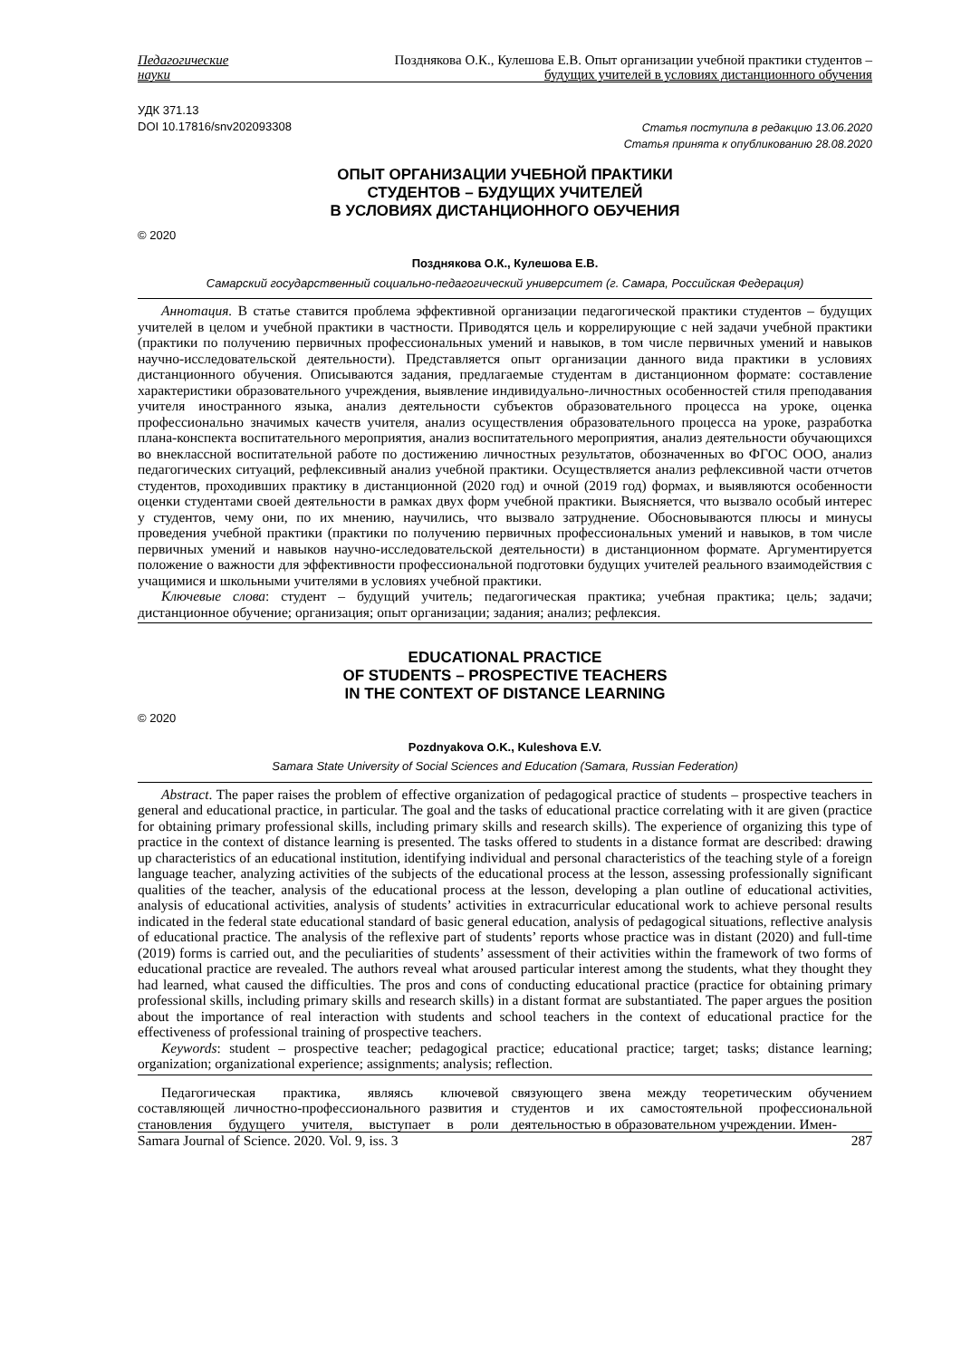Педагогические
науки
Позднякова О.К., Кулешова Е.В. Опыт организации учебной практики студентов –
будущих учителей в условиях дистанционного обучения
УДК 371.13
DOI 10.17816/snv202093308
Статья поступила в редакцию 13.06.2020
Статья принята к опубликованию 28.08.2020
ОПЫТ ОРГАНИЗАЦИИ УЧЕБНОЙ ПРАКТИКИ
СТУДЕНТОВ – БУДУЩИХ УЧИТЕЛЕЙ
В УСЛОВИЯХ ДИСТАНЦИОННОГО ОБУЧЕНИЯ
© 2020
Позднякова О.К., Кулешова Е.В.
Самарский государственный социально-педагогический университет (г. Самара, Российская Федерация)
Аннотация. В статье ставится проблема эффективной организации педагогической практики студентов – будущих учителей в целом и учебной практики в частности. Приводятся цель и коррелирующие с ней задачи учебной практики (практики по получению первичных профессиональных умений и навыков, в том числе первичных умений и навыков научно-исследовательской деятельности). Представляется опыт организации данного вида практики в условиях дистанционного обучения. Описываются задания, предлагаемые студентам в дистанционном формате: составление характеристики образовательного учреждения, выявление индивидуально-личностных особенностей стиля преподавания учителя иностранного языка, анализ деятельности субъектов образовательного процесса на уроке, оценка профессионально значимых качеств учителя, анализ осуществления образовательного процесса на уроке, разработка плана-конспекта воспитательного мероприятия, анализ воспитательного мероприятия, анализ деятельности обучающихся во внеклассной воспитательной работе по достижению личностных результатов, обозначенных во ФГОС ООО, анализ педагогических ситуаций, рефлексивный анализ учебной практики. Осуществляется анализ рефлексивной части отчетов студентов, проходивших практику в дистанционной (2020 год) и очной (2019 год) формах, и выявляются особенности оценки студентами своей деятельности в рамках двух форм учебной практики. Выясняется, что вызвало особый интерес у студентов, чему они, по их мнению, научились, что вызвало затруднение. Обосновываются плюсы и минусы проведения учебной практики (практики по получению первичных профессиональных умений и навыков, в том числе первичных умений и навыков научно-исследовательской деятельности) в дистанционном формате. Аргументируется положение о важности для эффективности профессиональной подготовки будущих учителей реального взаимодействия с учащимися и школьными учителями в условиях учебной практики.
Ключевые слова: студент – будущий учитель; педагогическая практика; учебная практика; цель; задачи; дистанционное обучение; организация; опыт организации; задания; анализ; рефлексия.
EDUCATIONAL PRACTICE
OF STUDENTS – PROSPECTIVE TEACHERS
IN THE CONTEXT OF DISTANCE LEARNING
© 2020
Pozdnyakova O.K., Kuleshova E.V.
Samara State University of Social Sciences and Education (Samara, Russian Federation)
Abstract. The paper raises the problem of effective organization of pedagogical practice of students – prospective teachers in general and educational practice, in particular. The goal and the tasks of educational practice correlating with it are given (practice for obtaining primary professional skills, including primary skills and research skills). The experience of organizing this type of practice in the context of distance learning is presented. The tasks offered to students in a distance format are described: drawing up characteristics of an educational institution, identifying individual and personal characteristics of the teaching style of a foreign language teacher, analyzing activities of the subjects of the educational process at the lesson, assessing professionally significant qualities of the teacher, analysis of the educational process at the lesson, developing a plan outline of educational activities, analysis of educational activities, analysis of students’ activities in extracurricular educational work to achieve personal results indicated in the federal state educational standard of basic general education, analysis of pedagogical situations, reflective analysis of educational practice. The analysis of the reflexive part of students’ reports whose practice was in distant (2020) and full-time (2019) forms is carried out, and the peculiarities of students’ assessment of their activities within the framework of two forms of educational practice are revealed. The authors reveal what aroused particular interest among the students, what they thought they had learned, what caused the difficulties. The pros and cons of conducting educational practice (practice for obtaining primary professional skills, including primary skills and research skills) in a distant format are substantiated. The paper argues the position about the importance of real interaction with students and school teachers in the context of educational practice for the effectiveness of professional training of prospective teachers.
Keywords: student – prospective teacher; pedagogical practice; educational practice; target; tasks; distance learning; organization; organizational experience; assignments; analysis; reflection.
Педагогическая практика, являясь ключевой составляющей личностно-профессионального развития и становления будущего учителя, выступает в роли связующего звена между теоретическим обучением студентов и их самостоятельной профессиональной деятельностью в образовательном учреждении. Имен-
Samara Journal of Science. 2020. Vol. 9, iss. 3 287